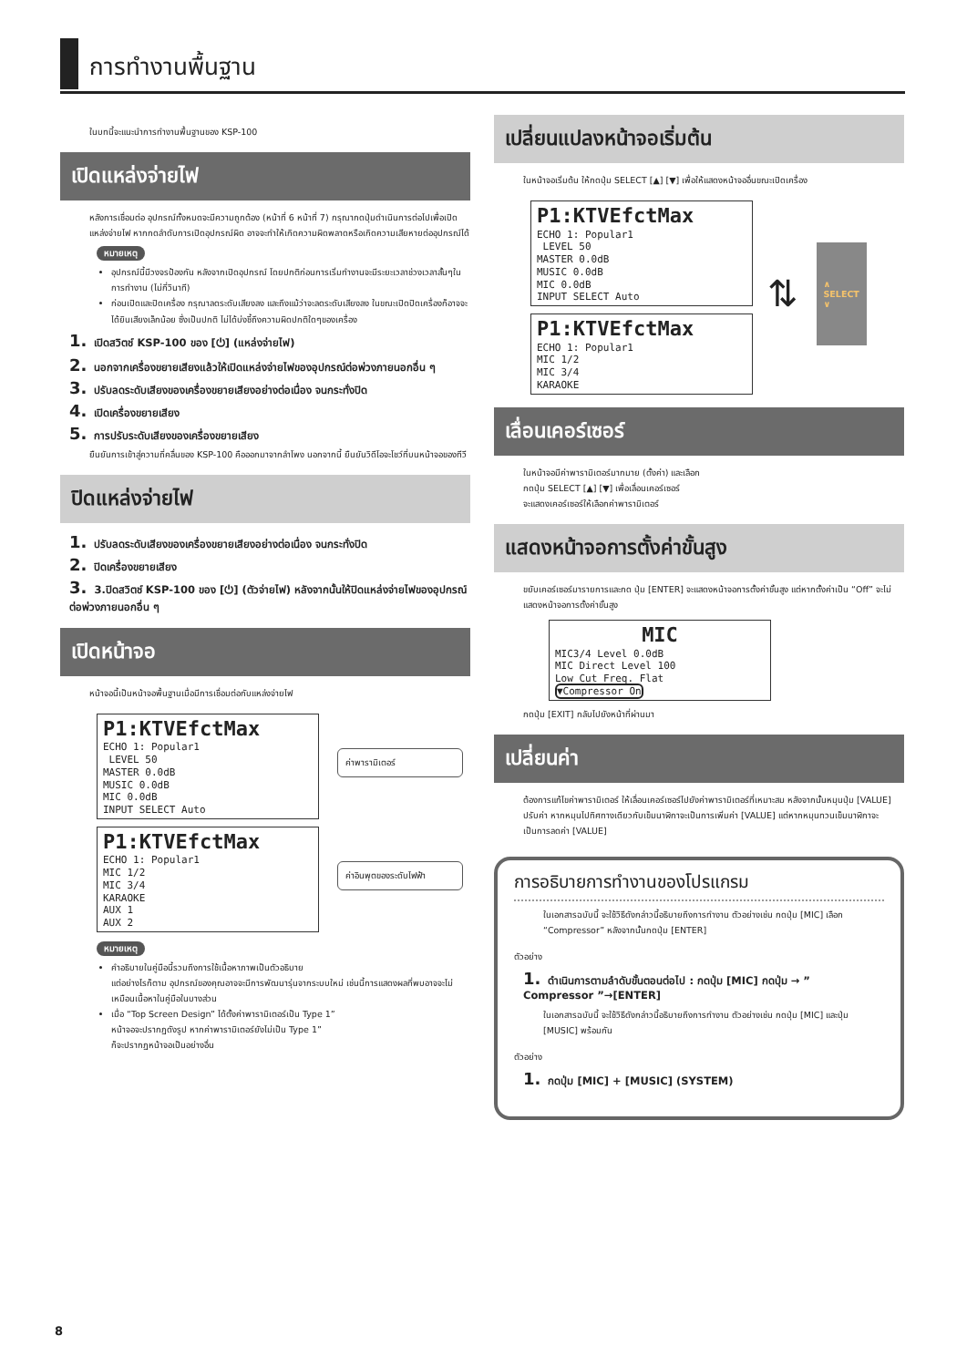การทำงานพื้นฐาน
ในบทนี้จะแนะนำการทำงานพื้นฐานของ KSP-100
เปิดแหล่งจ่ายไฟ
หลังการเชื่อมต่อ อุปกรณ์ทั้งหมดจะมีความถูกต้อง (หน้าที่ 6 หน้าที่ 7) กรุณากดปุ่มดำเนินการต่อไปเพื่อเปิดแหล่งจ่ายไฟ หากกดลำดับการเปิดอุปกรณ์ผิด อาจจะทำให้เกิดความผิดพลาดหรือเกิดความเสียหายต่ออุปกรณ์ได้
หมายเหตุ
อุปกรณ์นี้มีวงจรป้องกัน หลังจากเปิดอุปกรณ์ โดยปกติก่อนการเริ่มทำงานจะมีระยะเวลาช่วงเวลาสั้นๆในการทำงาน (ไม่กี่วินาที)
ก่อนเปิดและปิดเครื่อง กรุณาลดระดับเสียงลง และถึงแม้ว่าจะลดระดับเสียงลง ในขณะเปิดปิดเครื่องก็อาจจะได้ยินเสียงเล็กน้อย ซึ่งเป็นปกติ ไม่ได้บ่งชี้ถึงความผิดปกติใดๆของเครื่อง
1. เปิดสวิตช์ KSP-100 ของ [⏻] (แหล่งจ่ายไฟ)
2. นอกจากเครื่องขยายเสียงแล้วให้เปิดแหล่งจ่ายไฟของอุปกรณ์ต่อพ่วงภายนอกอื่น ๆ
3. ปรับลดระดับเสียงของเครื่องขยายเสียงอย่างต่อเนื่อง จนกระทั่งปิด
4. เปิดเครื่องขยายเสียง
5. การปรับระดับเสียงของเครื่องขยายเสียง
ยืนยันการเข้าสู่ความถี่คลื่นของ KSP-100 คือออกมาจากลำโพง นอกจากนี้ ยืนยันวิดีโอจะโชว์ที่บนหน้าจอของทีวี
ปิดแหล่งจ่ายไฟ
1. ปรับลดระดับเสียงของเครื่องขยายเสียงอย่างต่อเนื่อง จนกระทั่งปิด
2. ปิดเครื่องขยายเสียง
3. 3.ปิดสวิตช์ KSP-100 ของ [⏻] (ตัวจ่ายไฟ) หลังจากนั้นให้ปิดแหล่งจ่ายไฟของอุปกรณ์ต่อพ่วงภายนอกอื่น ๆ
เปิดหน้าจอ
หน้าจอนี้เป็นหน้าจอพื้นฐานเมื่อมีการเชื่อมต่อกับแหล่งจ่ายไฟ
P1:KTVEfctMax
ECHO 1: Popular1
LEVEL 50
MASTER 0.0dB
MUSIC 0.0dB
MIC 0.0dB
INPUT SELECT Auto
ค่าพารามิเตอร์
P1:KTVEfctMax
ECHO 1: Popular1
MIC 1/2
MIC 3/4
KARAOKE
AUX 1
AUX 2
ค่าอินพุตของระดับไฟฟ้า
หมายเหตุ
คำอธิบายในคู่มือนี้รวมถึงการใช้เนื้อหาภาพเป็นตัวอธิบาย
แต่อย่างไรก็ตาม อุปกรณ์ของคุณอาจจะมีการพัฒนารุ่นจากระบบใหม่ เช่นนี้การแสดงผลที่พบอาจจะไม่เหมือนเนื้อหาในคู่มือในบางส่วน
เมื่อ “Top Screen Design” ได้ตั้งค่าพารามิเตอร์เป็น Type 1”
หน้าจอจะปรากฏดังรูป หากค่าพารามิเตอร์ยังไม่เป็น Type 1”
ก็จะปรากฏหน้าจอเป็นอย่างอื่น
เปลี่ยนแปลงหน้าจอเริ่มต้น
ในหน้าจอเริ่มต้น ให้กดปุ่ม SELECT [▲] [▼] เพื่อให้แสดงหน้าจออื่นขณะเปิดเครื่อง
P1:KTVEfctMax
ECHO 1: Popular1
LEVEL 50
MASTER 0.0dB
MUSIC 0.0dB
MIC 0.0dB
INPUT SELECT Auto
P1:KTVEfctMax
ECHO 1: Popular1
MIC 1/2
MIC 3/4
KARAOKE
⇅
∧
SELECT
∨
เลื่อนเคอร์เซอร์
ในหน้าจอมีค่าพารามิเตอร์มากมาย (ตั้งค่า) และเลือก
กดปุ่ม SELECT [▲] [▼] เพื่อเลื่อนเคอร์เซอร์
จะแสดงเคอร์เซอร์ให้เลือกค่าพารามิเตอร์
แสดงหน้าจอการตั้งค่าขั้นสูง
ขยับเคอร์เซอร์มารายการและกด ปุ่ม [ENTER] จะแสดงหน้าจอการตั้งค่าขั้นสูง แต่หากตั้งค่าเป็น “Off” จะไม่แสดงหน้าจอการตั้งค่าขั้นสูง
MIC
MIC3/4 Level 0.0dB
MIC Direct Level 100
Low Cut Freq. Flat
▼Compressor On
กดปุ่ม [EXIT] กลับไปยังหน้าที่ผ่านมา
เปลี่ยนค่า
ต้องการแก้ไขค่าพารามิเตอร์ ให้เลื่อนเคอร์เซอร์ไปยังค่าพารามิเตอร์ที่เหมาะสม หลังจากนั้นหมุนปุ่ม [VALUE] ปรับค่า หากหมุนไปทิศทางเดียวกับเข็มนาฬิกาจะเป็นการเพิ่มค่า [VALUE] แต่หากหมุนทวนเข็มนาฬิกาจะเป็นการลดค่า [VALUE]
การอธิบายการทำงานของโปรแกรม
ในเอกสารฉบับนี้ จะใช้วิธีดังกล่าวนี้อธิบายถึงการทำงาน ตัวอย่างเช่น กดปุ่ม [MIC] เลือก “Compressor” หลังจากนั้นกดปุ่ม [ENTER]
ตัวอย่าง
1. ดำเนินการตามลำดับขั้นตอนต่อไป : กดปุ่ม [MIC] กดปุ่ม → ” Compressor ”→[ENTER]
ในเอกสารฉบับนี้ จะใช้วิธีดังกล่าวนี้อธิบายถึงการทำงาน ตัวอย่างเช่น กดปุ่ม [MIC] และปุ่ม [MUSIC] พร้อมกัน
ตัวอย่าง
1. กดปุ่ม [MIC] + [MUSIC] (SYSTEM)
8